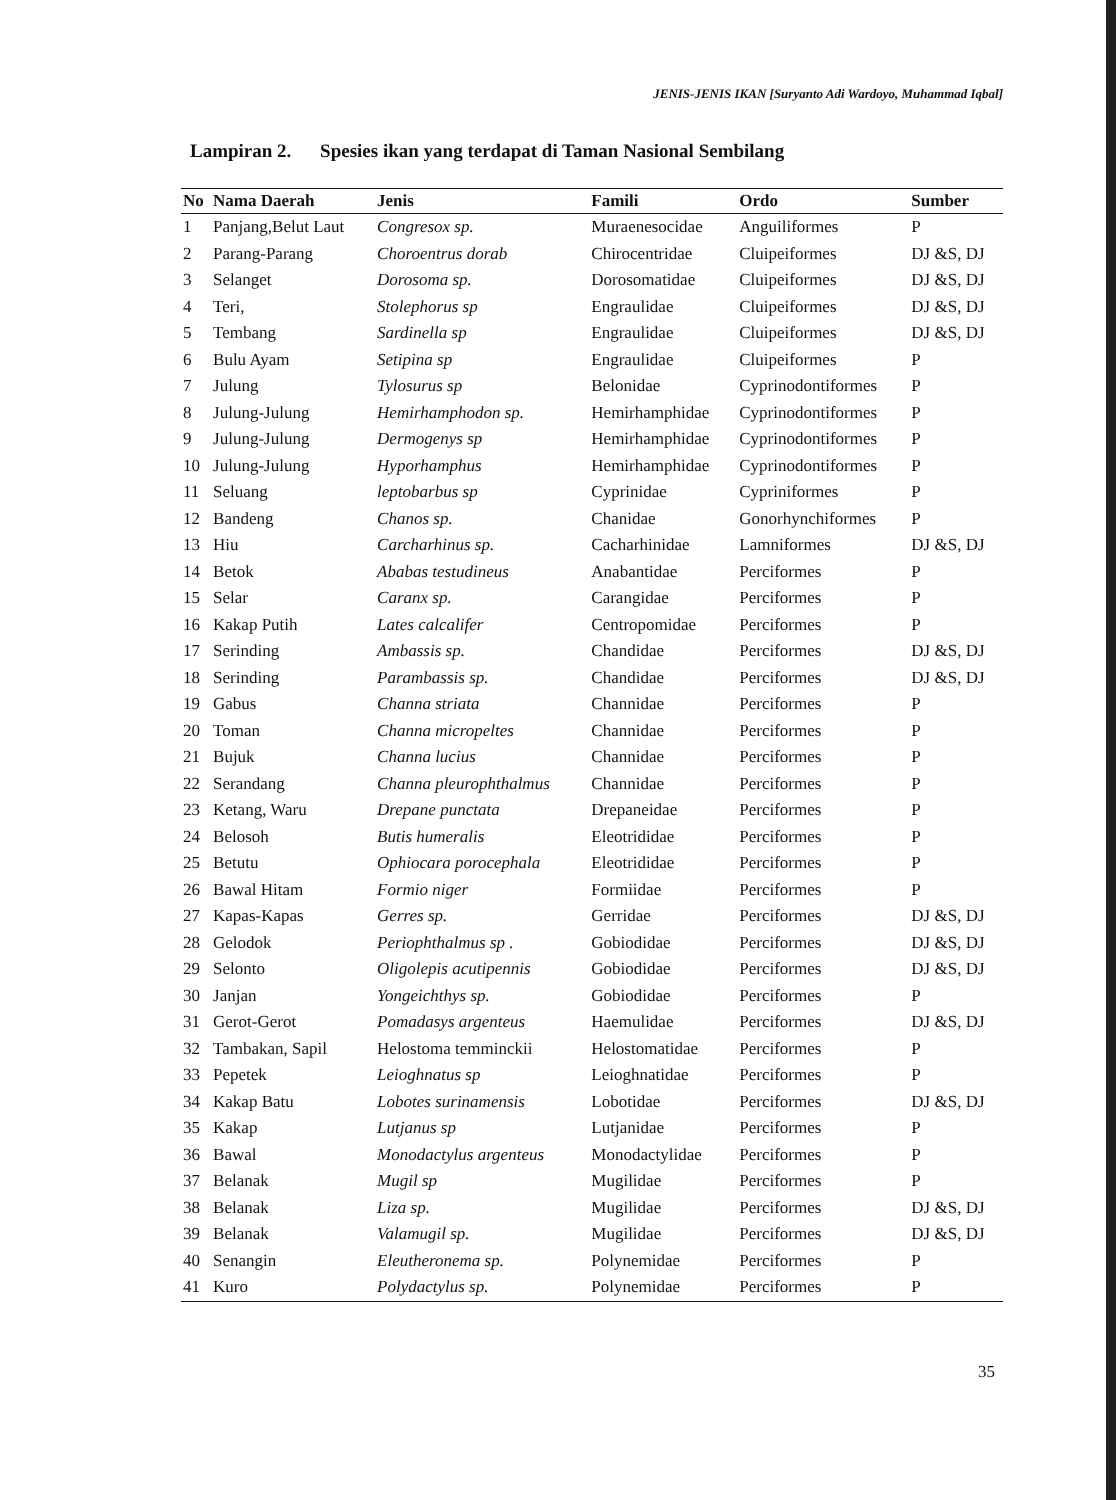JENIS-JENIS IKAN [Suryanto Adi Wardoyo, Muhammad Iqbal]
Lampiran 2. Spesies ikan yang terdapat di Taman Nasional Sembilang
| No | Nama Daerah | Jenis | Famili | Ordo | Sumber |
| --- | --- | --- | --- | --- | --- |
| 1 | Panjang,Belut Laut | Congresox sp. | Muraenesocidae | Anguiliformes | P |
| 2 | Parang-Parang | Choroentrus dorab | Chirocentridae | Cluipeiformes | DJ &S, DJ |
| 3 | Selanget | Dorosoma sp. | Dorosomatidae | Cluipeiformes | DJ &S, DJ |
| 4 | Teri, | Stolephorus sp | Engraulidae | Cluipeiformes | DJ &S, DJ |
| 5 | Tembang | Sardinella sp | Engraulidae | Cluipeiformes | DJ &S, DJ |
| 6 | Bulu Ayam | Setipina sp | Engraulidae | Cluipeiformes | P |
| 7 | Julung | Tylosurus sp | Belonidae | Cyprinodontiformes | P |
| 8 | Julung-Julung | Hemirhamphodon sp. | Hemirhamphidae | Cyprinodontiformes | P |
| 9 | Julung-Julung | Dermogenys sp | Hemirhamphidae | Cyprinodontiformes | P |
| 10 | Julung-Julung | Hyporhamphus | Hemirhamphidae | Cyprinodontiformes | P |
| 11 | Seluang | leptobarbus sp | Cyprinidae | Cypriniformes | P |
| 12 | Bandeng | Chanos sp. | Chanidae | Gonorhynchiformes | P |
| 13 | Hiu | Carcharhinus sp. | Cacharhinidae | Lamniformes | DJ &S, DJ |
| 14 | Betok | Ababas testudineus | Anabantidae | Perciformes | P |
| 15 | Selar | Caranx sp. | Carangidae | Perciformes | P |
| 16 | Kakap Putih | Lates calcalifer | Centropomidae | Perciformes | P |
| 17 | Serinding | Ambassis sp. | Chandidae | Perciformes | DJ &S, DJ |
| 18 | Serinding | Parambassis sp. | Chandidae | Perciformes | DJ &S, DJ |
| 19 | Gabus | Channa striata | Channidae | Perciformes | P |
| 20 | Toman | Channa micropeltes | Channidae | Perciformes | P |
| 21 | Bujuk | Channa lucius | Channidae | Perciformes | P |
| 22 | Serandang | Channa pleurophthalmus | Channidae | Perciformes | P |
| 23 | Ketang, Waru | Drepane punctata | Drepaneidae | Perciformes | P |
| 24 | Belosoh | Butis humeralis | Eleotrididae | Perciformes | P |
| 25 | Betutu | Ophiocara porocephala | Eleotrididae | Perciformes | P |
| 26 | Bawal Hitam | Formio niger | Formiidae | Perciformes | P |
| 27 | Kapas-Kapas | Gerres sp. | Gerridae | Perciformes | DJ &S, DJ |
| 28 | Gelodok | Periophthalmus sp . | Gobiodidae | Perciformes | DJ &S, DJ |
| 29 | Selonto | Oligolepis acutipennis | Gobiodidae | Perciformes | DJ &S, DJ |
| 30 | Janjan | Yongeichthys sp. | Gobiodidae | Perciformes | P |
| 31 | Gerot-Gerot | Pomadasys argenteus | Haemulidae | Perciformes | DJ &S, DJ |
| 32 | Tambakan, Sapil | Helostoma temminckii | Helostomatidae | Perciformes | P |
| 33 | Pepetek | Leioghnatus sp | Leioghnatidae | Perciformes | P |
| 34 | Kakap Batu | Lobotes surinamensis | Lobotidae | Perciformes | DJ &S, DJ |
| 35 | Kakap | Lutjanus sp | Lutjanidae | Perciformes | P |
| 36 | Bawal | Monodactylus argenteus | Monodactylidae | Perciformes | P |
| 37 | Belanak | Mugil sp | Mugilidae | Perciformes | P |
| 38 | Belanak | Liza sp. | Mugilidae | Perciformes | DJ &S, DJ |
| 39 | Belanak | Valamugil sp. | Mugilidae | Perciformes | DJ &S, DJ |
| 40 | Senangin | Eleutheronema sp. | Polynemidae | Perciformes | P |
| 41 | Kuro | Polydactylus sp. | Polynemidae | Perciformes | P |
35